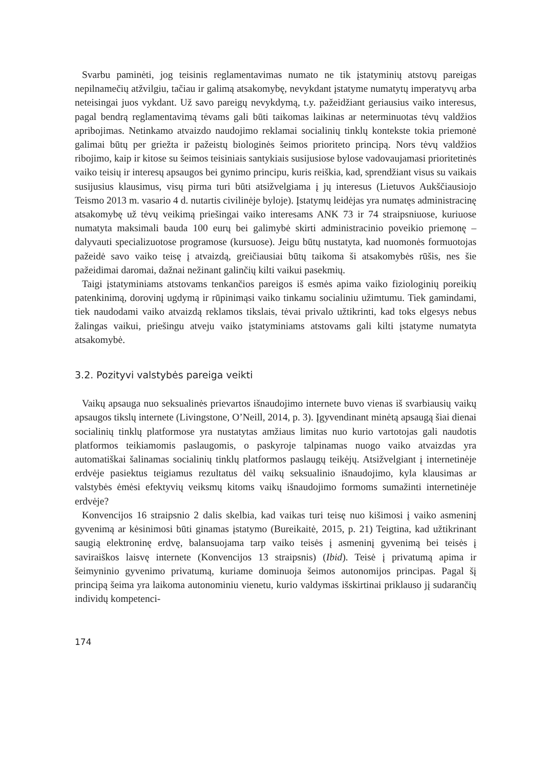Svarbu paminėti, jog teisinis reglamentavimas numato ne tik įstatyminių atstovų pareigas nepilnamečių atžvilgiu, tačiau ir galimą atsakomybę, nevykdant įstatyme numatytų imperatyvų arba neteisingai juos vykdant. Už savo pareigų nevykdymą, t.y. pažeidžiant geriausius vaiko interesus, pagal bendrą reglamentavimą tėvams gali būti taikomas laikinas ar neterminuotas tėvų valdžios apribojimas. Netinkamo atvaizdo naudojimo reklamai socialinių tinklų kontekste tokia priemonė galimai būtų per griežta ir pažeistų biologinės šeimos prioriteto principą. Nors tėvų valdžios ribojimo, kaip ir kitose su šeimos teisiniais santykiais susijusiose bylose vadovaujamasi prioritetinės vaiko teisių ir interesų apsaugos bei gynimo principu, kuris reiškia, kad, sprendžiant visus su vaikais susijusius klausimus, visų pirma turi būti atsižvelgiama į jų interesus (Lietuvos Aukščiausiojo Teismo 2013 m. vasario 4 d. nutartis civilinėje byloje). Įstatymų leidėjas yra numatęs administracinę atsakomybę už tėvų veikimą priešingai vaiko interesams ANK 73 ir 74 straipsniuose, kuriuose numatyta maksimali bauda 100 eurų bei galimybė skirti administracinio poveikio priemonę – dalyvauti specializuotose programose (kursuose). Jeigu būtų nustatyta, kad nuomonės formuotojas pažeidė savo vaiko teisę į atvaizdą, greičiausiai būtų taikoma ši atsakomybės rūšis, nes šie pažeidimai daromai, dažnai nežinant galinčių kilti vaikui pasekmių.
Taigi įstatyminiams atstovams tenkančios pareigos iš esmės apima vaiko fiziologinių poreikių patenkinimą, dorovinį ugdymą ir rūpinimąsi vaiko tinkamu socialiniu užimtumu. Tiek gamindami, tiek naudodami vaiko atvaizdą reklamos tikslais, tėvai privalo užtikrinti, kad toks elgesys nebus žalingas vaikui, priešingu atveju vaiko įstatyminiams atstovams gali kilti įstatyme numatyta atsakomybė.
3.2. Pozityvi valstybės pareiga veikti
Vaikų apsauga nuo seksualinės prievartos išnaudojimo internete buvo vienas iš svarbiausių vaikų apsaugos tikslų internete (Livingstone, O’Neill, 2014, p. 3). Įgyvendinant minėtą apsaugą šiai dienai socialinių tinklų platformose yra nustatytas amžiaus limitas nuo kurio vartotojas gali naudotis platformos teikiamomis paslaugomis, o paskyroje talpinamas nuogo vaiko atvaizdas yra automatiškai šalinamas socialinių tinklų platformos paslaugų teikėjų. Atsižvelgiant į internetinėje erdvėje pasiektus teigiamus rezultatus dėl vaikų seksualinio išnaudojimo, kyla klausimas ar valstybės ėmėsi efektyvių veiksmų kitoms vaikų išnaudojimo formoms sumažinti internetinėje erdvėje?
Konvencijos 16 straipsnio 2 dalis skelbia, kad vaikas turi teisę nuo kišimosi į vaiko asmeninį gyvenimą ar kėsinimosi būti ginamas įstatymo (Bureikaitė, 2015, p. 21) Teigtina, kad užtikrinant saugią elektroninę erdvę, balansuojama tarp vaiko teisės į asmeninį gyvenimą bei teisės į saviraiškos laisvę internete (Konvencijos 13 straipsnis) (Ibid). Teisė į privatumą apima ir šeimyninio gyvenimo privatumą, kuriame dominuoja šeimos autonomijos principas. Pagal šį principą šeima yra laikoma autonominiu vienetu, kurio valdymas išskirtinai priklauso jį sudarančių individų kompetenci-
174